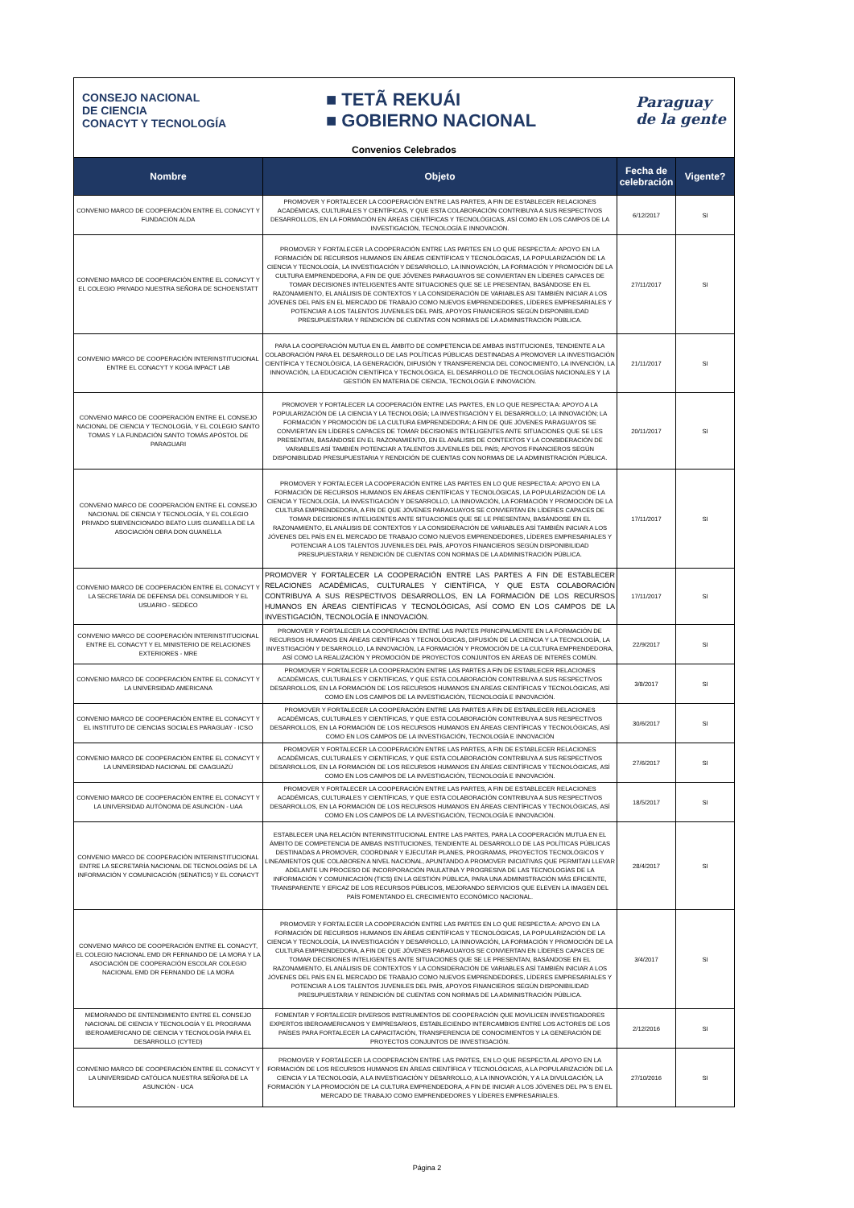CONSEJO NACIONAL
DE CIENCIA
CONACYT Y TECNOLOGÍA
■ TETÃ REKUÁI
■ GOBIERNO NACIONAL
Paraguay
de la gente
Convenios Celebrados
| Nombre | Objeto | Fecha de celebración | Vigente? |
| --- | --- | --- | --- |
| CONVENIO MARCO DE COOPERACIÓN ENTRE EL CONACYT Y FUNDACIÓN ALDA | PROMOVER Y FORTALECER LA COOPERACIÓN ENTRE LAS PARTES, A FIN DE ESTABLECER RELACIONES ACADÉMICAS, CULTURALES Y CIENTÍFICAS, Y QUE ESTA COLABORACIÓN CONTRIBUYA A SUS RESPECTIVOS DESARROLLOS, EN LA FORMACIÓN EN ÁREAS CIENTÍFICAS Y TECNOLÓGICAS, ASÍ COMO EN LOS CAMPOS DE LA INVESTIGACIÓN, TECNOLOGÍA E INNOVACIÓN. | 6/12/2017 | SI |
| CONVENIO MARCO DE COOPERACIÓN ENTRE EL CONACYT Y EL COLEGIO PRIVADO NUESTRA SEÑORA DE SCHOENSTATT | PROMOVER Y FORTALECER LA COOPERACIÓN ENTRE LAS PARTES EN LO QUE RESPECTA A: APOYO EN LA FORMACIÓN DE RECURSOS HUMANOS EN ÁREAS CIENTÍFICAS Y TECNOLÓGICAS, LA POPULARIZACIÓN DE LA CIENCIA Y TECNOLOGÍA, LA INVESTIGACIÓN Y DESARROLLO, LA INNOVACIÓN, LA FORMACIÓN Y PROMOCIÓN DE LA CULTURA EMPRENDEDORA, A FIN DE QUE JÓVENES PARAGUAYOS SE CONVIERTAN EN LÍDERES CAPACES DE TOMAR DECISIONES INTELIGENTES ANTE SITUACIONES QUE SE LE PRESENTAN, BASÁNDOSE EN EL RAZONAMIENTO, EL ANÁLISIS DE CONTEXTOS Y LA CONSIDERACIÓN DE VARIABLES ASI TAMBIÉN INICIAR A LOS JÓVENES DEL PAÍS EN EL MERCADO DE TRABAJO COMO NUEVOS EMPRENDEDORES, LÍDERES EMPRESARIALES Y POTENCIAR A LOS TALENTOS JUVENILES DEL PAÍS, APOYOS FINANCIEROS SEGÚN DISPONIBILIDAD PRESUPUESTARIA Y RENDICIÓN DE CUENTAS CON NORMAS DE LA ADMINISTRACIÓN PÚBLICA. | 27/11/2017 | SI |
| CONVENIO MARCO DE COOPERACIÓN INTERINSTITUCIONAL ENTRE EL CONACYT Y KOGA IMPACT LAB | PARA LA COOPERACIÓN MUTUA EN EL ÁMBITO DE COMPETENCIA DE AMBAS INSTITUCIONES, TENDIENTE A LA COLABORACIÓN PARA EL DESARROLLO DE LAS POLÍTICAS PÚBLICAS DESTINADAS A PROMOVER LA INVESTIGACIÓN CIENTÍFICA Y TECNOLÓGICA, LA GENERACIÓN, DIFUSIÓN Y TRANSFERENCIA DEL CONOCIMIENTO, LA INVENCIÓN, LA INNOVACIÓN, LA EDUCACIÓN CIENTÍFICA Y TECNOLÓGICA, EL DESARROLLO DE TECNOLOGÍAS NACIONALES Y LA GESTIÓN EN MATERIA DE CIENCIA, TECNOLOGÍA E INNOVACIÓN. | 21/11/2017 | SI |
| CONVENIO MARCO DE COOPERACIÓN ENTRE EL CONSEJO NACIONAL DE CIENCIA Y TECNOLOGÍA, Y EL COLEGIO SANTO TOMAS Y LA FUNDACIÓN SANTO TOMÁS APÓSTOL DE PARAGUARI | PROMOVER Y FORTALECER LA COOPERACIÓN ENTRE LAS PARTES, EN LO QUE RESPECTA A: APOYO A LA POPULARIZACIÓN DE LA CIENCIA Y LA TECNOLOGÍA; LA INVESTIGACIÓN Y EL DESARROLLO; LA INNOVACIÓN; LA FORMACIÓN Y PROMOCIÓN DE LA CULTURA EMPRENDEDORA; A FIN DE QUE JÓVENES PARAGUAYOS SE CONVIERTAN EN LÍDERES CAPACES DE TOMAR DECISIONES INTELIGENTES ANTE SITUACIONES QUE SE LES PRESENTAN, BASÁNDOSE EN EL RAZONAMIENTO, EN EL ANÁLISIS DE CONTEXTOS Y LA CONSIDERACIÓN DE VARIABLES ASÍ TAMBIÉN POTENCIAR A TALENTOS JUVENILES DEL PAÍS; APOYOS FINANCIEROS SEGÚN DISPONIBILIDAD PRESUPUESTARIA Y RENDICIÓN DE CUENTAS CON NORMAS DE LA ADMINISTRACIÓN PÚBLICA. | 20/11/2017 | SI |
| CONVENIO MARCO DE COOPERACIÓN ENTRE EL CONSEJO NACIONAL DE CIENCIA Y TECNOLOGÍA, Y EL COLEGIO PRIVADO SUBVENCIONADO BEATO LUIS GUANELLA DE LA ASOCIACIÓN OBRA DON GUANELLA | PROMOVER Y FORTALECER LA COOPERACIÓN ENTRE LAS PARTES EN LO QUE RESPECTA A: APOYO EN LA FORMACIÓN DE RECURSOS HUMANOS EN ÁREAS CIENTÍFICAS Y TECNOLÓGICAS, LA POPULARIZACIÓN DE LA CIENCIA Y TECNOLOGÍA, LA INVESTIGACIÓN Y DESARROLLO, LA INNOVACIÓN, LA FORMACIÓN Y PROMOCIÓN DE LA CULTURA EMPRENDEDORA, A FIN DE QUE JÓVENES PARAGUAYOS SE CONVIERTAN EN LÍDERES CAPACES DE TOMAR DECISIONES INTELIGENTES ANTE SITUACIONES QUE SE LE PRESENTAN, BASÁNDOSE EN EL RAZONAMIENTO, EL ANÁLISIS DE CONTEXTOS Y LA CONSIDERACIÓN DE VARIABLES ASÍ TAMBIÉN INICIAR A LOS JÓVENES DEL PAÍS EN EL MERCADO DE TRABAJO COMO NUEVOS EMPRENDEDORES, LÍDERES EMPRESARIALES Y POTENCIAR A LOS TALENTOS JUVENILES DEL PAÍS, APOYOS FINANCIEROS SEGÚN DISPONIBILIDAD PRESUPUESTARIA Y RENDICIÓN DE CUENTAS CON NORMAS DE LA ADMINISTRACIÓN PÚBLICA. | 17/11/2017 | SI |
| CONVENIO MARCO DE COOPERACIÓN ENTRE EL CONACYT Y LA SECRETARÍA DE DEFENSA DEL CONSUMIDOR Y EL USUARIO - SEDECO | PROMOVER Y FORTALECER LA COOPERACIÓN ENTRE LAS PARTES A FIN DE ESTABLECER RELACIONES ACADÉMICAS, CULTURALES Y CIENTÍFICA, Y QUE ESTA COLABORACIÓN CONTRIBUYA A SUS RESPECTIVOS DESARROLLOS, EN LA FORMACIÓN DE LOS RECURSOS HUMANOS EN ÁREAS CIENTÍFICAS Y TECNOLÓGICAS, ASÍ COMO EN LOS CAMPOS DE LA INVESTIGACIÓN, TECNOLOGÍA E INNOVACIÓN. | 17/11/2017 | SI |
| CONVENIO MARCO DE COOPERACIÓN INTERINSTITUCIONAL ENTRE EL CONACYT Y EL MINISTERIO DE RELACIONES EXTERIORES - MRE | PROMOVER Y FORTALECER LA COOPERACIÓN ENTRE LAS PARTES PRINCIPALMENTE EN LA FORMACIÓN DE RECURSOS HUMANOS EN ÁREAS CIENTÍFICAS Y TECNOLÓGICAS, DIFUSIÓN DE LA CIENCIA Y LA TECNOLOGÍA, LA INVESTIGACIÓN Y DESARROLLO, LA INNOVACIÓN, LA FORMACIÓN Y PROMOCIÓN DE LA CULTURA EMPRENDEDORA, ASÍ COMO LA REALIZACIÓN Y PROMOCIÓN DE PROYECTOS CONJUNTOS EN ÁREAS DE INTERÉS COMÚN. | 22/9/2017 | SI |
| CONVENIO MARCO DE COOPERACIÓN ENTRE EL CONACYT Y LA UNIVERSIDAD AMERICANA | PROMOVER Y FORTALECER LA COOPERACIÓN ENTRE LAS PARTES A FIN DE ESTABLECER RELACIONES ACADÉMICAS, CULTURALES Y CIENTÍFICAS, Y QUE ESTA COLABORACIÓN CONTRIBUYA A SUS RESPECTIVOS DESARROLLOS, EN LA FORMACIÓN DE LOS RECURSOS HUMANOS EN AREAS CIENTÍFICAS Y TECNOLÓGICAS, ASÍ COMO EN LOS CAMPOS DE LA INVESTIGACIÓN, TECNOLOGÍA E INNOVACIÓN. | 3/8/2017 | SI |
| CONVENIO MARCO DE COOPERACIÓN ENTRE EL CONACYT Y EL INSTITUTO DE CIENCIAS SOCIALES PARAGUAY - ICSO | PROMOVER Y FORTALECER LA COOPERACIÓN ENTRE LAS PARTES A FIN DE ESTABLECER RELACIONES ACADÉMICAS, CULTURALES Y CIENTÍFICAS, Y QUE ESTA COLABORACIÓN CONTRIBUYA A SUS RESPECTIVOS DESARROLLOS, EN LA FORMACIÓN DE LOS RECURSOS HUMANOS EN ÁREAS CIENTÍFICAS Y TECNOLÓGICAS, ASÍ COMO EN LOS CAMPOS DE LA INVESTIGACIÓN, TECNOLOGÍA E INNOVACIÓN | 30/6/2017 | SI |
| CONVENIO MARCO DE COOPERACIÓN ENTRE EL CONACYT Y LA UNIVERSIDAD NACIONAL DE CAAGUAZÚ | PROMOVER Y FORTALECER LA COOPERACIÓN ENTRE LAS PARTES, A FIN DE ESTABLECER RELACIONES ACADÉMICAS, CULTURALES Y CIENTÍFICAS, Y QUE ESTA COLABORACIÓN CONTRIBUYA A SUS RESPECTIVOS DESARROLLOS, EN LA FORMACIÓN DE LOS RECURSOS HUMANOS EN ÁREAS CIENTÍFICAS Y TECNOLÓGICAS, ASÍ COMO EN LOS CAMPOS DE LA INVESTIGACIÓN, TECNOLOGÍA E INNOVACIÓN. | 27/6/2017 | SI |
| CONVENIO MARCO DE COOPERACIÓN ENTRE EL CONACYT Y LA UNIVERSIDAD AUTÓNOMA DE ASUNCIÓN - UAA | PROMOVER Y FORTALECER LA COOPERACIÓN ENTRE LAS PARTES, A FIN DE ESTABLECER RELACIONES ACADÉMICAS, CULTURALES Y CIENTÍFICAS, Y QUE ESTA COLABORACIÓN CONTRIBUYA A SUS RESPECTIVOS DESARROLLOS, EN LA FORMACIÓN DE LOS RECURSOS HUMANOS EN ÁREAS CIENTÍFICAS Y TECNOLÓGICAS, ASÍ COMO EN LOS CAMPOS DE LA INVESTIGACIÓN, TECNOLOGÍA E INNOVACIÓN. | 18/5/2017 | SI |
| CONVENIO MARCO DE COOPERACIÓN INTERINSTITUCIONAL ENTRE LA SECRETARÍA NACIONAL DE TECNOLOGÍAS DE LA INFORMACIÓN Y COMUNICACIÓN (SENATICS) Y EL CONACYT | ESTABLECER UNA RELACIÓN INTERINSTITUCIONAL ENTRE LAS PARTES, PARA LA COOPERACIÓN MUTUA EN EL ÁMBITO DE COMPETENCIA DE AMBAS INSTITUCIONES, TENDIENTE AL DESARROLLO DE LAS POLÍTICAS PÚBLICAS DESTINADAS A PROMOVER, COORDINAR Y EJECUTAR PLANES, PROGRAMAS, PROYECTOS TECNOLÓGICOS Y LINEAMIENTOS QUE COLABOREN A NIVEL NACIONAL, APUNTANDO A PROMOVER INICIATIVAS QUE PERMITAN LLEVAR ADELANTE UN PROCESO DE INCORPORACIÓN PAULATINA Y PROGRESIVA DE LAS TECNOLOGÍAS DE LA INFORMACIÓN Y COMUNICACIÓN (TICS) EN LA GESTIÓN PÚBLICA, PARA UNA ADMINISTRACIÓN MÁS EFICIENTE, TRANSPARENTE Y EFICAZ DE LOS RECURSOS PÚBLICOS, MEJORANDO SERVICIOS QUE ELEVEN LA IMAGEN DEL PAÍS FOMENTANDO EL CRECIMIENTO ECONÓMICO NACIONAL. | 28/4/2017 | SI |
| CONVENIO MARCO DE COOPERACIÓN ENTRE EL CONACYT, EL COLEGIO NACIONAL EMD DR FERNANDO DE LA MORA Y LA ASOCIACIÓN DE COOPERACIÓN ESCOLAR COLEGIO NACIONAL EMD DR FERNANDO DE LA MORA | PROMOVER Y FORTALECER LA COOPERACIÓN ENTRE LAS PARTES EN LO QUE RESPECTA A: APOYO EN LA FORMACIÓN DE RECURSOS HUMANOS EN ÁREAS CIENTÍFICAS Y TECNOLÓGICAS, LA POPULARIZACIÓN DE LA CIENCIA Y TECNOLOGÍA, LA INVESTIGACIÓN Y DESARROLLO, LA INNOVACIÓN, LA FORMACIÓN Y PROMOCIÓN DE LA CULTURA EMPRENDEDORA, A FIN DE QUE JÓVENES PARAGUAYOS SE CONVIERTAN EN LÍDERES CAPACES DE TOMAR DECISIONES INTELIGENTES ANTE SITUACIONES QUE SE LE PRESENTAN, BASÁNDOSE EN EL RAZONAMIENTO, EL ANÁLISIS DE CONTEXTOS Y LA CONSIDERACIÓN DE VARIABLES ASÍ TAMBIÉN INICIAR A LOS JÓVENES DEL PAÍS EN EL MERCADO DE TRABAJO COMO NUEVOS EMPRENDEDORES, LÍDERES EMPRESARIALES Y POTENCIAR A LOS TALENTOS JUVENILES DEL PAÍS, APOYOS FINANCIEROS SEGÚN DISPONIBILIDAD PRESUPUESTARIA Y RENDICIÓN DE CUENTAS CON NORMAS DE LA ADMINISTRACIÓN PÚBLICA. | 3/4/2017 | SI |
| MEMORANDO DE ENTENDIMIENTO ENTRE EL CONSEJO NACIONAL DE CIENCIA Y TECNOLOGÍA Y EL PROGRAMA IBEROAMERICANO DE CIENCIA Y TECNOLOGÍA PARA EL DESARROLLO (CYTED) | FOMENTAR Y FORTALECER DIVERSOS INSTRUMENTOS DE COOPERACIÓN QUE MOVILICEN INVESTIGADORES EXPERTOS IBEROAMERICANOS Y EMPRESARIOS, ESTABLECIENDO INTERCAMBIOS ENTRE LOS ACTORES DE LOS PAÍSES PARA FORTALECER LA CAPACITACIÓN, TRANSFERENCIA DE CONOCIMIENTOS Y LA GENERACIÓN DE PROYECTOS CONJUNTOS DE INVESTIGACIÓN. | 2/12/2016 | SI |
| CONVENIO MARCO DE COOPERACIÓN ENTRE EL CONACYT Y LA UNIVERSIDAD CATÓLICA NUESTRA SEÑORA DE LA ASUNCIÓN - UCA | PROMOVER Y FORTALECER LA COOPERACIÓN ENTRE LAS PARTES, EN LO QUE RESPECTA AL APOYO EN LA FORMACIÓN DE LOS RECURSOS HUMANOS EN ÁREAS CIENTÍFICA Y TECNOLÓGICAS, A LA POPULARIZACIÓN DE LA CIENCIA Y LA TECNOLOGÍA, A LA INVESTIGACIÓN Y DESARROLLO, A LA INNOVACIÓN, Y A LA DIVULGACIÓN, LA FORMACIÓN Y LA PROMOCIÓN DE LA CULTURA EMPRENDEDORA, A FIN DE INICIAR A LOS JÓVENES DEL PA´S EN EL MERCADO DE TRABAJO COMO EMPRENDEDORES Y LÍDERES EMPRESARIALES. | 27/10/2016 | SI |
Página 2